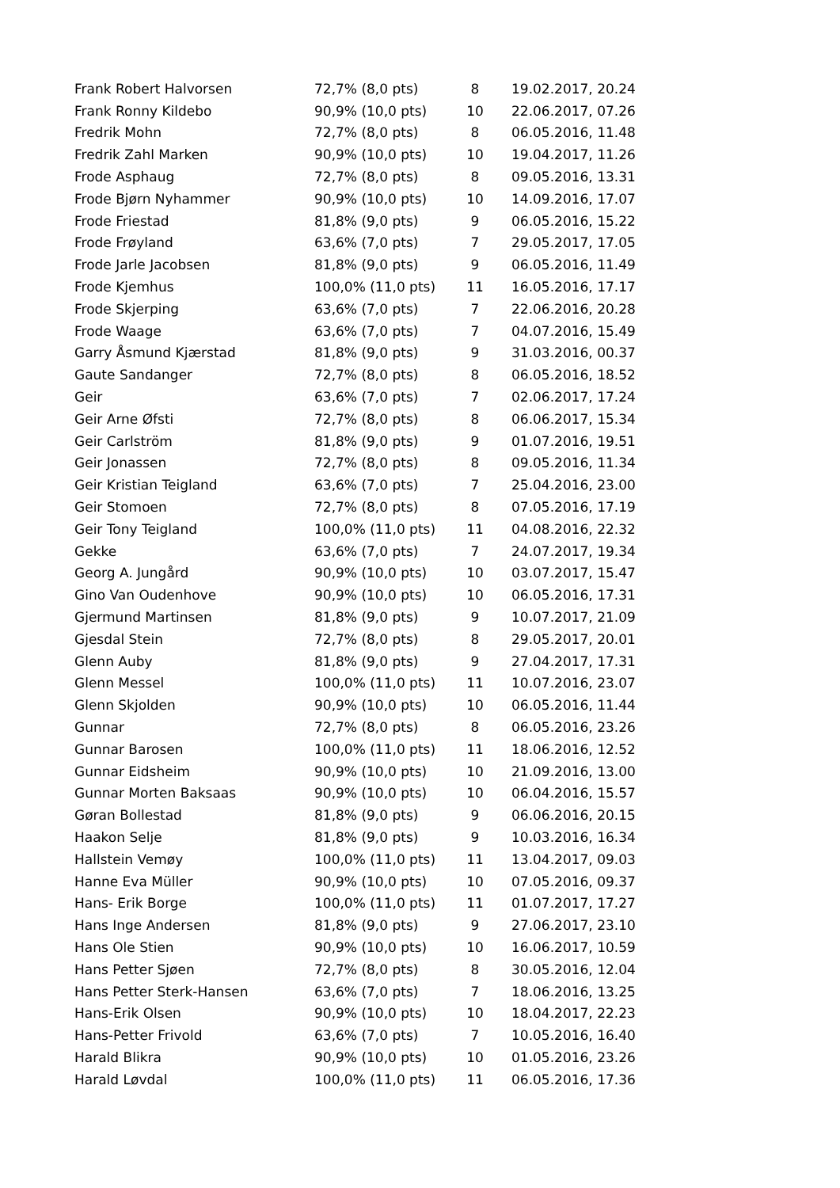| Frank Robert Halvorsen | 72,7% (8,0 pts) | 8 | 19.02.2017, 20.24 |
| Frank Ronny Kildebo | 90,9% (10,0 pts) | 10 | 22.06.2017, 07.26 |
| Fredrik Mohn | 72,7% (8,0 pts) | 8 | 06.05.2016, 11.48 |
| Fredrik Zahl Marken | 90,9% (10,0 pts) | 10 | 19.04.2017, 11.26 |
| Frode Asphaug | 72,7% (8,0 pts) | 8 | 09.05.2016, 13.31 |
| Frode Bjørn Nyhammer | 90,9% (10,0 pts) | 10 | 14.09.2016, 17.07 |
| Frode Friestad | 81,8% (9,0 pts) | 9 | 06.05.2016, 15.22 |
| Frode Frøyland | 63,6% (7,0 pts) | 7 | 29.05.2017, 17.05 |
| Frode Jarle Jacobsen | 81,8% (9,0 pts) | 9 | 06.05.2016, 11.49 |
| Frode Kjemhus | 100,0% (11,0 pts) | 11 | 16.05.2016, 17.17 |
| Frode Skjerping | 63,6% (7,0 pts) | 7 | 22.06.2016, 20.28 |
| Frode Waage | 63,6% (7,0 pts) | 7 | 04.07.2016, 15.49 |
| Garry Åsmund Kjærstad | 81,8% (9,0 pts) | 9 | 31.03.2016, 00.37 |
| Gaute Sandanger | 72,7% (8,0 pts) | 8 | 06.05.2016, 18.52 |
| Geir | 63,6% (7,0 pts) | 7 | 02.06.2017, 17.24 |
| Geir Arne Øfsti | 72,7% (8,0 pts) | 8 | 06.06.2017, 15.34 |
| Geir Carlström | 81,8% (9,0 pts) | 9 | 01.07.2016, 19.51 |
| Geir Jonassen | 72,7% (8,0 pts) | 8 | 09.05.2016, 11.34 |
| Geir Kristian Teigland | 63,6% (7,0 pts) | 7 | 25.04.2016, 23.00 |
| Geir Stomoen | 72,7% (8,0 pts) | 8 | 07.05.2016, 17.19 |
| Geir Tony Teigland | 100,0% (11,0 pts) | 11 | 04.08.2016, 22.32 |
| Gekke | 63,6% (7,0 pts) | 7 | 24.07.2017, 19.34 |
| Georg A. Jungård | 90,9% (10,0 pts) | 10 | 03.07.2017, 15.47 |
| Gino Van Oudenhove | 90,9% (10,0 pts) | 10 | 06.05.2016, 17.31 |
| Gjermund Martinsen | 81,8% (9,0 pts) | 9 | 10.07.2017, 21.09 |
| Gjesdal Stein | 72,7% (8,0 pts) | 8 | 29.05.2017, 20.01 |
| Glenn Auby | 81,8% (9,0 pts) | 9 | 27.04.2017, 17.31 |
| Glenn Messel | 100,0% (11,0 pts) | 11 | 10.07.2016, 23.07 |
| Glenn Skjolden | 90,9% (10,0 pts) | 10 | 06.05.2016, 11.44 |
| Gunnar | 72,7% (8,0 pts) | 8 | 06.05.2016, 23.26 |
| Gunnar Barosen | 100,0% (11,0 pts) | 11 | 18.06.2016, 12.52 |
| Gunnar Eidsheim | 90,9% (10,0 pts) | 10 | 21.09.2016, 13.00 |
| Gunnar Morten Baksaas | 90,9% (10,0 pts) | 10 | 06.04.2016, 15.57 |
| Gøran Bollestad | 81,8% (9,0 pts) | 9 | 06.06.2016, 20.15 |
| Haakon Selje | 81,8% (9,0 pts) | 9 | 10.03.2016, 16.34 |
| Hallstein Vemøy | 100,0% (11,0 pts) | 11 | 13.04.2017, 09.03 |
| Hanne Eva Müller | 90,9% (10,0 pts) | 10 | 07.05.2016, 09.37 |
| Hans- Erik Borge | 100,0% (11,0 pts) | 11 | 01.07.2017, 17.27 |
| Hans Inge Andersen | 81,8% (9,0 pts) | 9 | 27.06.2017, 23.10 |
| Hans Ole Stien | 90,9% (10,0 pts) | 10 | 16.06.2017, 10.59 |
| Hans Petter Sjøen | 72,7% (8,0 pts) | 8 | 30.05.2016, 12.04 |
| Hans Petter Sterk-Hansen | 63,6% (7,0 pts) | 7 | 18.06.2016, 13.25 |
| Hans-Erik Olsen | 90,9% (10,0 pts) | 10 | 18.04.2017, 22.23 |
| Hans-Petter Frivold | 63,6% (7,0 pts) | 7 | 10.05.2016, 16.40 |
| Harald Blikra | 90,9% (10,0 pts) | 10 | 01.05.2016, 23.26 |
| Harald Løvdal | 100,0% (11,0 pts) | 11 | 06.05.2016, 17.36 |